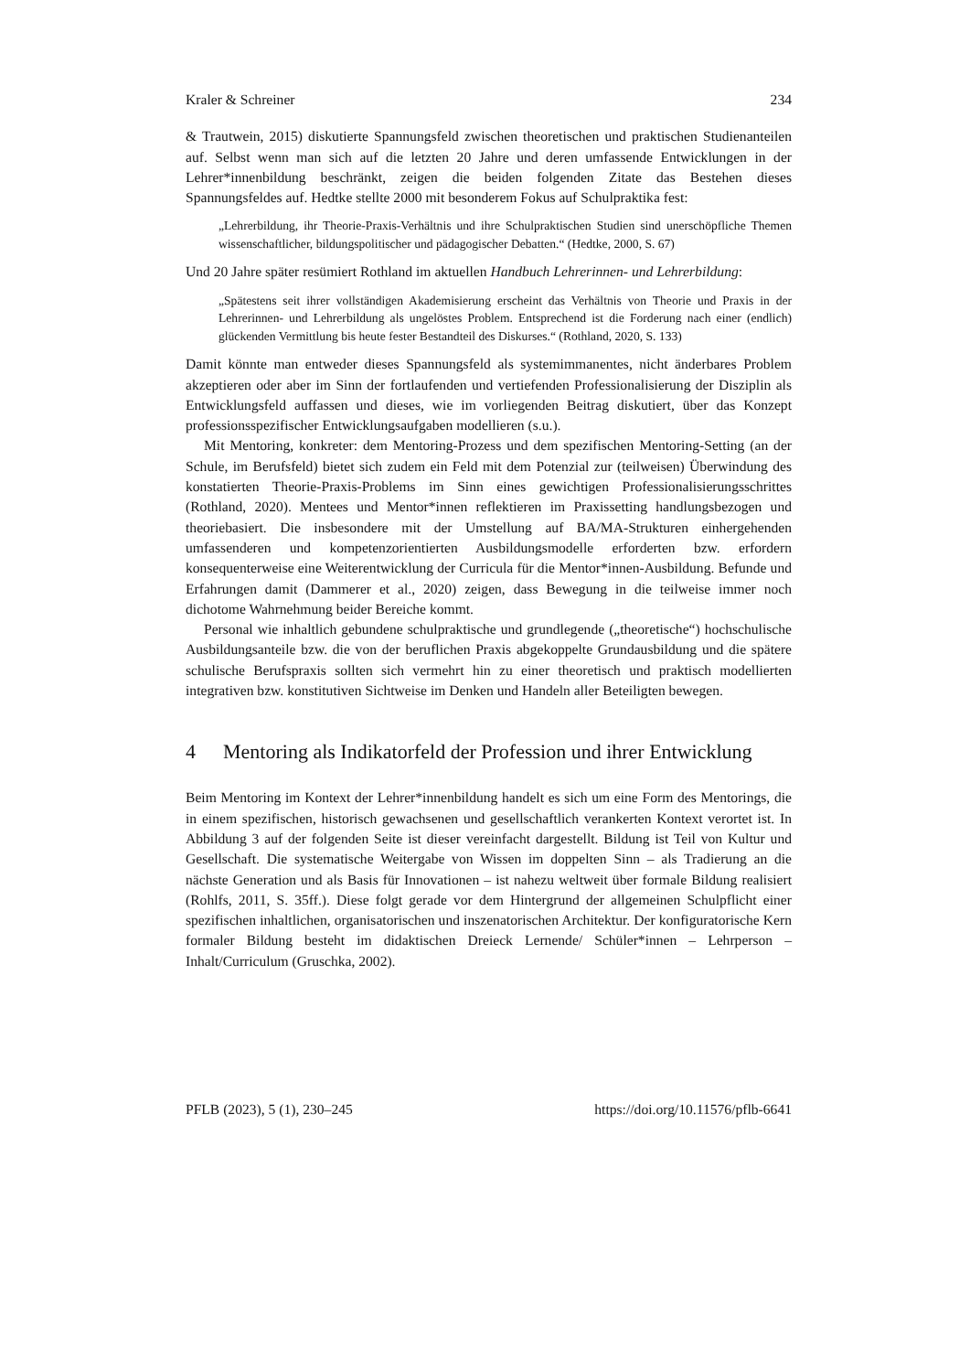Kraler & Schreiner 234
& Trautwein, 2015) diskutierte Spannungsfeld zwischen theoretischen und praktischen Studienanteilen auf. Selbst wenn man sich auf die letzten 20 Jahre und deren umfassende Entwicklungen in der Lehrer*innenbildung beschränkt, zeigen die beiden folgenden Zitate das Bestehen dieses Spannungsfeldes auf. Hedtke stellte 2000 mit besonderem Fokus auf Schulpraktika fest:
„Lehrerbildung, ihr Theorie-Praxis-Verhältnis und ihre Schulpraktischen Studien sind unerschöpfliche Themen wissenschaftlicher, bildungspolitischer und pädagogischer Debatten.“ (Hedtke, 2000, S. 67)
Und 20 Jahre später resümiert Rothland im aktuellen Handbuch Lehrerinnen- und Lehrerbildung:
„Spätestens seit ihrer vollständigen Akademisierung erscheint das Verhältnis von Theorie und Praxis in der Lehrerinnen- und Lehrerbildung als ungelöstes Problem. Entsprechend ist die Forderung nach einer (endlich) glückenden Vermittlung bis heute fester Bestandteil des Diskurses.“ (Rothland, 2020, S. 133)
Damit könnte man entweder dieses Spannungsfeld als systemimmanentes, nicht änderbares Problem akzeptieren oder aber im Sinn der fortlaufenden und vertiefenden Professionalisierung der Disziplin als Entwicklungsfeld auffassen und dieses, wie im vorliegenden Beitrag diskutiert, über das Konzept professionsspezifischer Entwicklungsaufgaben modellieren (s.u.).
Mit Mentoring, konkreter: dem Mentoring-Prozess und dem spezifischen Mentoring-Setting (an der Schule, im Berufsfeld) bietet sich zudem ein Feld mit dem Potenzial zur (teilweisen) Überwindung des konstatierten Theorie-Praxis-Problems im Sinn eines gewichtigen Professionalisierungsschrittes (Rothland, 2020). Mentees und Mentor*innen reflektieren im Praxissetting handlungsbezogen und theoriebasiert. Die insbesondere mit der Umstellung auf BA/MA-Strukturen einhergehenden umfassenderen und kompetenzorientierten Ausbildungsmodelle erforderten bzw. erfordern konsequenterweise eine Weiterentwicklung der Curricula für die Mentor*innen-Ausbildung. Befunde und Erfahrungen damit (Dammerer et al., 2020) zeigen, dass Bewegung in die teilweise immer noch dichotome Wahrnehmung beider Bereiche kommt.
Personal wie inhaltlich gebundene schulpraktische und grundlegende („theoretische“) hochschulische Ausbildungsanteile bzw. die von der beruflichen Praxis abgekoppelte Grundausbildung und die spätere schulische Berufspraxis sollten sich vermehrt hin zu einer theoretisch und praktisch modellierten integrativen bzw. konstitutiven Sichtweise im Denken und Handeln aller Beteiligten bewegen.
4 Mentoring als Indikatorfeld der Profession und ihrer Entwicklung
Beim Mentoring im Kontext der Lehrer*innenbildung handelt es sich um eine Form des Mentorings, die in einem spezifischen, historisch gewachsenen und gesellschaftlich verankerten Kontext verortet ist. In Abbildung 3 auf der folgenden Seite ist dieser vereinfacht dargestellt. Bildung ist Teil von Kultur und Gesellschaft. Die systematische Weitergabe von Wissen im doppelten Sinn – als Tradierung an die nächste Generation und als Basis für Innovationen – ist nahezu weltweit über formale Bildung realisiert (Rohlfs, 2011, S. 35ff.). Diese folgt gerade vor dem Hintergrund der allgemeinen Schulpflicht einer spezifischen inhaltlichen, organisatorischen und inszenatorischen Architektur. Der konfiguratorische Kern formaler Bildung besteht im didaktischen Dreieck Lernende/ Schüler*innen – Lehrperson – Inhalt/Curriculum (Gruschka, 2002).
PFLB (2023), 5 (1), 230–245 https://doi.org/10.11576/pflb-6641